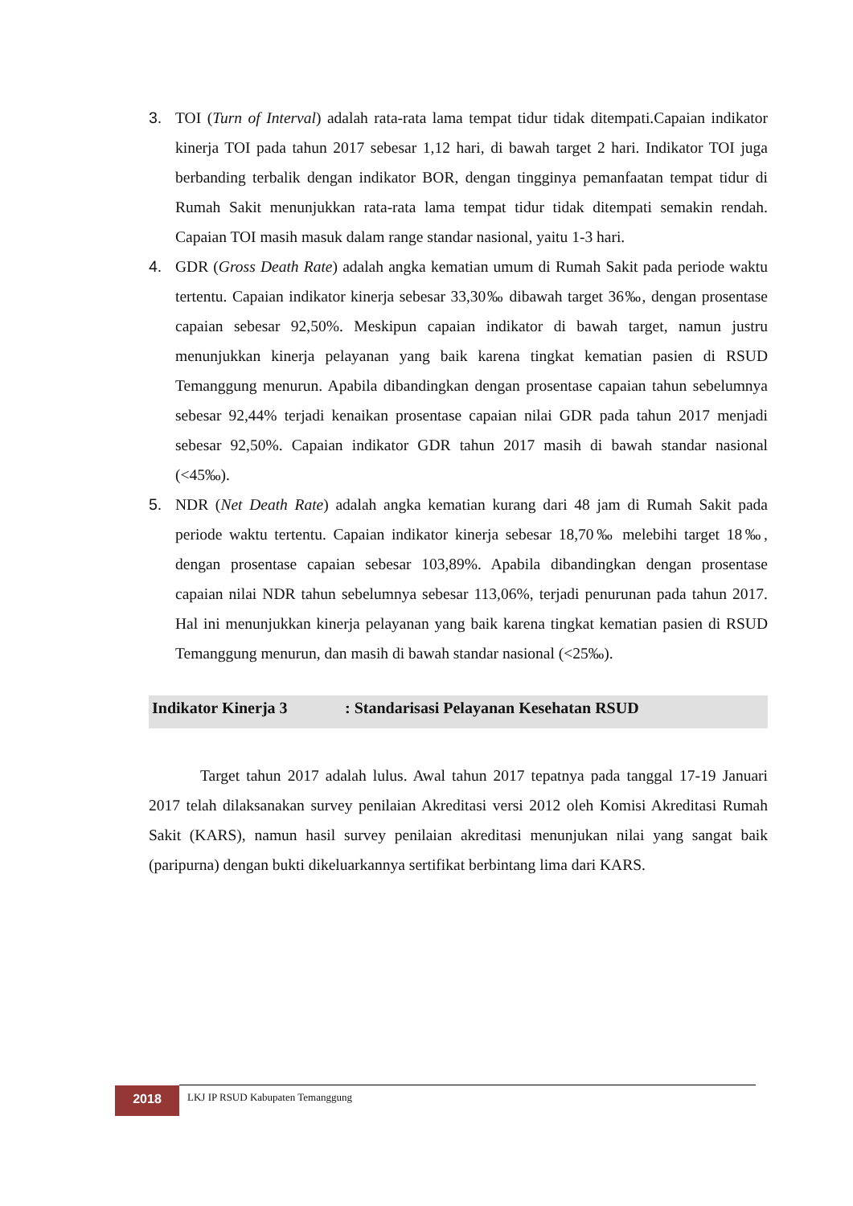3. TOI (Turn of Interval) adalah rata-rata lama tempat tidur tidak ditempati.Capaian indikator kinerja TOI pada tahun 2017 sebesar 1,12 hari, di bawah target 2 hari. Indikator TOI juga berbanding terbalik dengan indikator BOR, dengan tingginya pemanfaatan tempat tidur di Rumah Sakit menunjukkan rata-rata lama tempat tidur tidak ditempati semakin rendah. Capaian TOI masih masuk dalam range standar nasional, yaitu 1-3 hari.
4. GDR (Gross Death Rate) adalah angka kematian umum di Rumah Sakit pada periode waktu tertentu. Capaian indikator kinerja sebesar 33,30‰ dibawah target 36‰, dengan prosentase capaian sebesar 92,50%. Meskipun capaian indikator di bawah target, namun justru menunjukkan kinerja pelayanan yang baik karena tingkat kematian pasien di RSUD Temanggung menurun. Apabila dibandingkan dengan prosentase capaian tahun sebelumnya sebesar 92,44% terjadi kenaikan prosentase capaian nilai GDR pada tahun 2017 menjadi sebesar 92,50%. Capaian indikator GDR tahun 2017 masih di bawah standar nasional (<45‰).
5. NDR (Net Death Rate) adalah angka kematian kurang dari 48 jam di Rumah Sakit pada periode waktu tertentu. Capaian indikator kinerja sebesar 18,70‰ melebihi target 18‰, dengan prosentase capaian sebesar 103,89%. Apabila dibandingkan dengan prosentase capaian nilai NDR tahun sebelumnya sebesar 113,06%, terjadi penurunan pada tahun 2017. Hal ini menunjukkan kinerja pelayanan yang baik karena tingkat kematian pasien di RSUD Temanggung menurun, dan masih di bawah standar nasional (<25‰).
Indikator Kinerja 3: Standarisasi Pelayanan Kesehatan RSUD
Target tahun 2017 adalah lulus. Awal tahun 2017 tepatnya pada tanggal 17-19 Januari 2017 telah dilaksanakan survey penilaian Akreditasi versi 2012 oleh Komisi Akreditasi Rumah Sakit (KARS), namun hasil survey penilaian akreditasi menunjukan nilai yang sangat baik (paripurna) dengan bukti dikeluarkannya sertifikat berbintang lima dari KARS.
2018
LKJ IP RSUD Kabupaten Temanggung